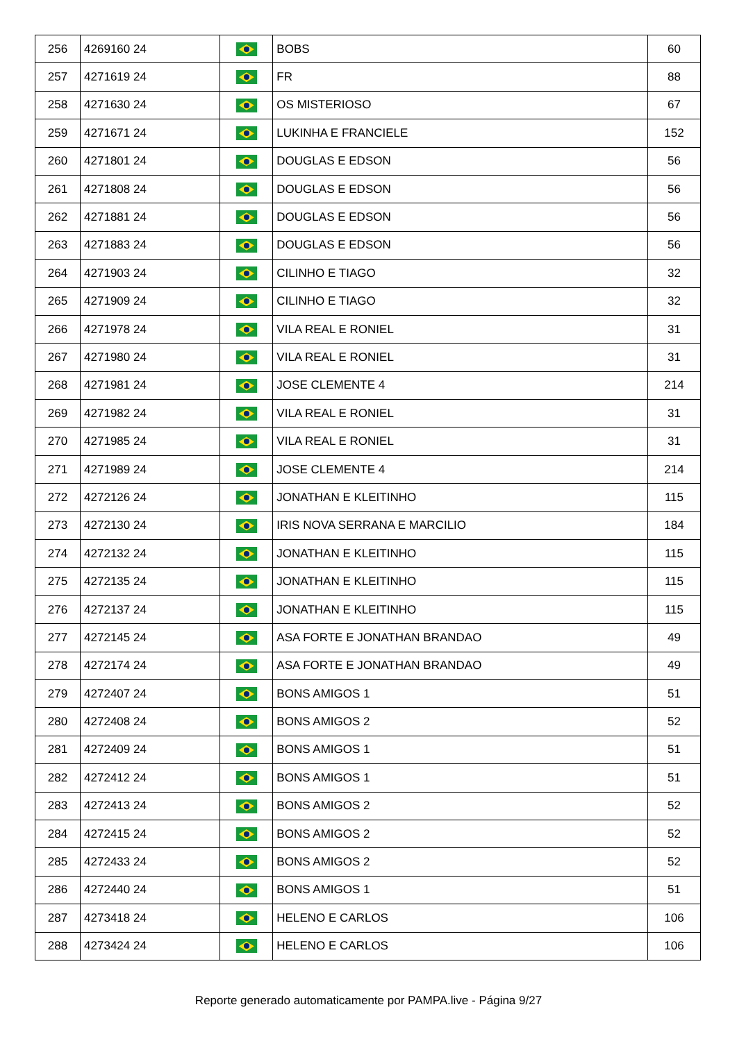| 256 | 4269160 24 | | BOBS | 60 |
| 257 | 4271619 24 | | FR | 88 |
| 258 | 4271630 24 | | OS MISTERIOSO | 67 |
| 259 | 4271671 24 | | LUKINHA E FRANCIELE | 152 |
| 260 | 4271801 24 | | DOUGLAS E EDSON | 56 |
| 261 | 4271808 24 | | DOUGLAS E EDSON | 56 |
| 262 | 4271881 24 | | DOUGLAS E EDSON | 56 |
| 263 | 4271883 24 | | DOUGLAS E EDSON | 56 |
| 264 | 4271903 24 | | CILINHO E TIAGO | 32 |
| 265 | 4271909 24 | | CILINHO E TIAGO | 32 |
| 266 | 4271978 24 | | VILA REAL E RONIEL | 31 |
| 267 | 4271980 24 | | VILA REAL E RONIEL | 31 |
| 268 | 4271981 24 | | JOSE CLEMENTE 4 | 214 |
| 269 | 4271982 24 | | VILA REAL E RONIEL | 31 |
| 270 | 4271985 24 | | VILA REAL E RONIEL | 31 |
| 271 | 4271989 24 | | JOSE CLEMENTE 4 | 214 |
| 272 | 4272126 24 | | JONATHAN E KLEITINHO | 115 |
| 273 | 4272130 24 | | IRIS NOVA SERRANA E MARCILIO | 184 |
| 274 | 4272132 24 | | JONATHAN E KLEITINHO | 115 |
| 275 | 4272135 24 | | JONATHAN E KLEITINHO | 115 |
| 276 | 4272137 24 | | JONATHAN E KLEITINHO | 115 |
| 277 | 4272145 24 | | ASA FORTE E JONATHAN BRANDAO | 49 |
| 278 | 4272174 24 | | ASA FORTE E JONATHAN BRANDAO | 49 |
| 279 | 4272407 24 | | BONS AMIGOS 1 | 51 |
| 280 | 4272408 24 | | BONS AMIGOS 2 | 52 |
| 281 | 4272409 24 | | BONS AMIGOS 1 | 51 |
| 282 | 4272412 24 | | BONS AMIGOS 1 | 51 |
| 283 | 4272413 24 | | BONS AMIGOS 2 | 52 |
| 284 | 4272415 24 | | BONS AMIGOS 2 | 52 |
| 285 | 4272433 24 | | BONS AMIGOS 2 | 52 |
| 286 | 4272440 24 | | BONS AMIGOS 1 | 51 |
| 287 | 4273418 24 | | HELENO E CARLOS | 106 |
| 288 | 4273424 24 | | HELENO E CARLOS | 106 |
Reporte generado automaticamente por PAMPA.live - Página 9/27